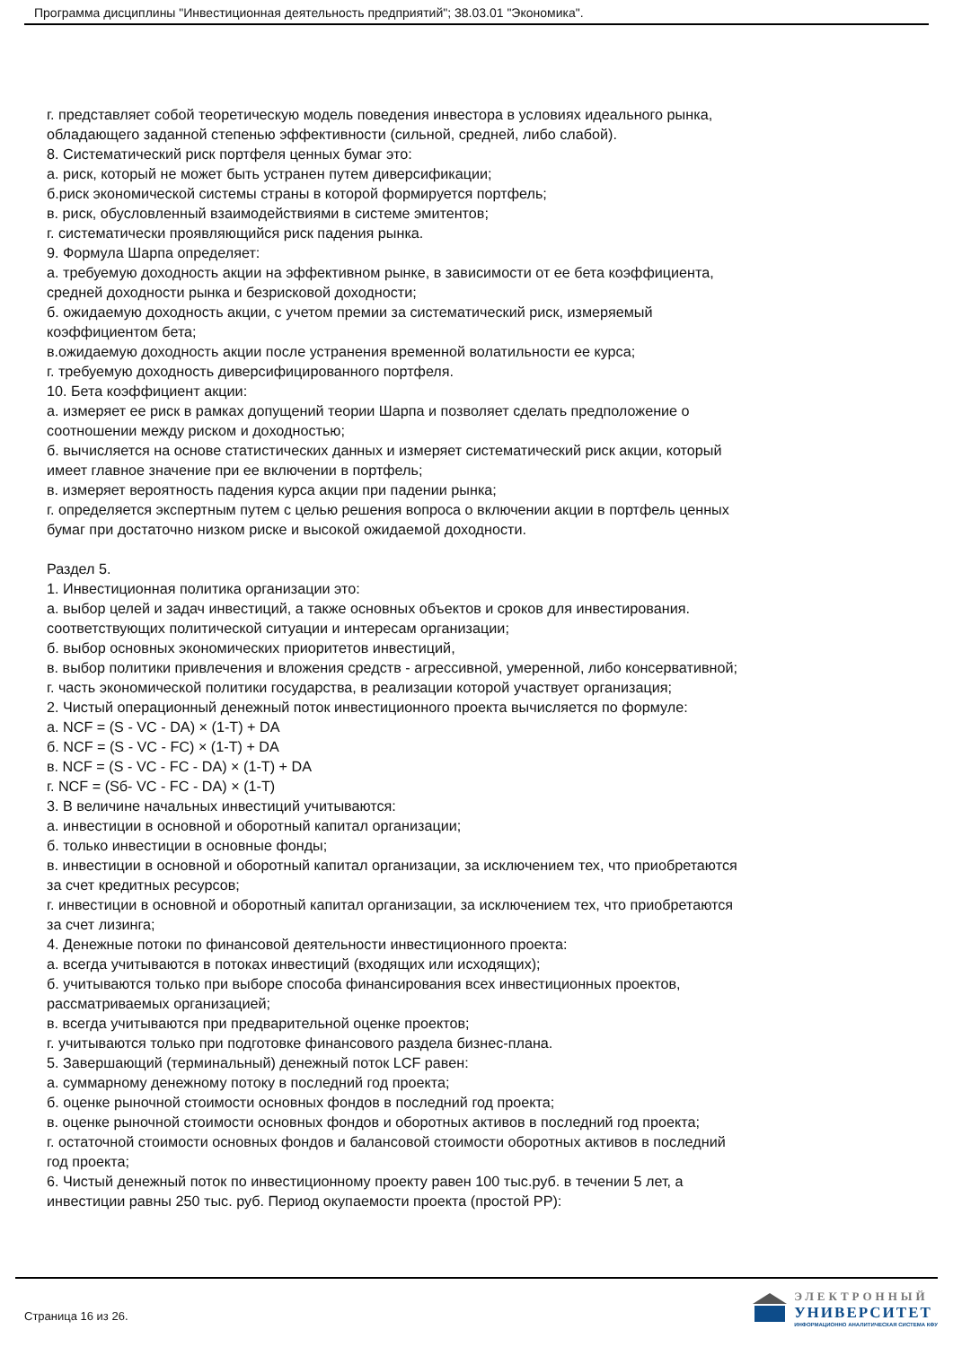Программа дисциплины "Инвестиционная деятельность предприятий"; 38.03.01 "Экономика".
г. представляет собой теоретическую модель поведения инвестора в условиях идеального рынка, обладающего заданной степенью эффективности (сильной, средней, либо слабой).
8. Систематический риск портфеля ценных бумаг это:
а. риск, который не может быть устранен путем диверсификации;
б.риск экономической системы страны в которой формируется портфель;
в. риск, обусловленный взаимодействиями в системе эмитентов;
г. систематически проявляющийся риск падения рынка.
9. Формула Шарпа определяет:
а. требуемую доходность акции на эффективном рынке, в зависимости от ее бета коэффициента, средней доходности рынка и безрисковой доходности;
б. ожидаемую доходность акции, с учетом премии за систематический риск, измеряемый коэффициентом бета;
в.ожидаемую доходность акции после устранения временной волатильности ее курса;
г. требуемую доходность диверсифицированного портфеля.
10. Бета коэффициент акции:
а. измеряет ее риск в рамках допущений теории Шарпа и позволяет сделать предположение о соотношении между риском и доходностью;
б. вычисляется на основе статистических данных и измеряет систематический риск акции, который имеет главное значение при ее включении в портфель;
в. измеряет вероятность падения курса акции при падении рынка;
г. определяется экспертным путем с целью решения вопроса о включении акции в портфель ценных бумаг при достаточно низком риске и высокой ожидаемой доходности.
Раздел 5.
1. Инвестиционная политика организации это:
а. выбор целей и задач инвестиций, а также основных объектов и сроков для инвестирования.
соответствующих политической ситуации и интересам организации;
б. выбор основных экономических приоритетов инвестиций,
в. выбор политики привлечения и вложения средств - агрессивной, умеренной, либо консервативной;
г. часть экономической политики государства, в реализации которой участвует организация;
2. Чистый операционный денежный поток инвестиционного проекта вычисляется по формуле:
а. NCF = (S - VC - DA) × (1-T) + DA
б. NCF = (S - VC - FC) × (1-T) + DA
в. NCF = (S - VC - FC - DA) × (1-T) + DA
г. NCF = (Sб- VC - FC - DA) × (1-T)
3. В величине начальных инвестиций учитываются:
а. инвестиции в основной и оборотный капитал организации;
б. только инвестиции в основные фонды;
в. инвестиции в основной и оборотный капитал организации, за исключением тех, что приобретаются за счет кредитных ресурсов;
г. инвестиции в основной и оборотный капитал организации, за исключением тех, что приобретаются за счет лизинга;
4. Денежные потоки по финансовой деятельности инвестиционного проекта:
а. всегда учитываются в потоках инвестиций (входящих или исходящих);
б. учитываются только при выборе способа финансирования всех инвестиционных проектов, рассматриваемых организацией;
в. всегда учитываются при предварительной оценке проектов;
г. учитываются только при подготовке финансового раздела бизнес-плана.
5. Завершающий (терминальный) денежный поток LCF равен:
а. суммарному денежному потоку в последний год проекта;
б. оценке рыночной стоимости основных фондов в последний год проекта;
в. оценке рыночной стоимости основных фондов и оборотных активов в последний год проекта;
г. остаточной стоимости основных фондов и балансовой стоимости оборотных активов в последний год проекта;
6. Чистый денежный поток по инвестиционному проекту равен 100 тыс.руб. в течении 5 лет, а инвестиции равны 250 тыс. руб. Период окупаемости проекта (простой PP):
Страница 16 из 26.
ЭЛЕКТРОННЫЙ
УНИВЕРСИТЕТ
ИНФОРМАЦИОННО АНАЛИТИЧЕСКАЯ СИСТЕМА КФУ